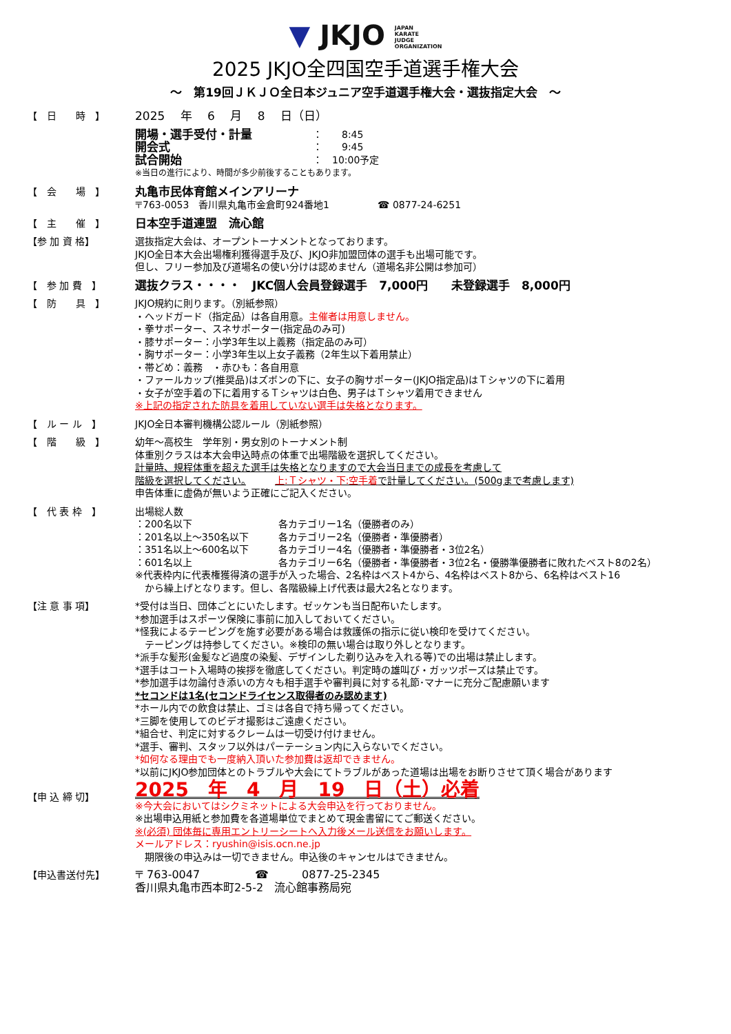▼ JKJO JAPAN
KARATE
JUDGE
ORGANIZATION
2025 JKJO全四国空手道選手権大会
～　第19回ＪＫＪＯ全日本ジュニア空手道選手権大会・選抜指定大会　～
【　日　　時　】
2025　 年　 6　 月　 8　 日（日）
| 開場・選手受付・計量 | ： 8:45 |
| 開会式 | ： 9:45 |
| 試合開始 | ： 10:00予定 |
※当日の進行により、時間が多少前後することもあります。
【　会　　場　】
丸亀市民体育館メインアリーナ
〒763-0053　香川県丸亀市金倉町924番地1　　　　　☎ 0877-24-6251
【　主　　催　】
日本空手道連盟　流心館
【参 加 資 格】 選抜指定大会は、オープントーナメントとなっております。
JKJO全日本大会出場権利獲得選手及び、JKJO非加盟団体の選手も出場可能です。
但し、フリー参加及び道場名の使い分けは認めません（道場名非公開は参加可）
【　参 加 費　】
選抜クラス・・・・　JKC個人会員登録選手　7,000円　　未登録選手　8,000円
【　防　　具　】 JKJO規約に則ります。（別紙参照）
・ヘッドガード（指定品）は各自用意。主催者は用意しません。
・拳サポーター、スネサポーター(指定品のみ可)
・膝サポーター：小学3年生以上義務（指定品のみ可）
・胸サポーター：小学3年生以上女子義務（2年生以下着用禁止）
・帯どめ：義務　・赤ひも：各自用意
・ファールカップ(推奨品)はズボンの下に、女子の胸サポーター(JKJO指定品)はＴシャツの下に着用
・女子が空手着の下に着用するＴシャツは白色、男子はＴシャツ着用できません
※上記の指定された防具を着用していない選手は失格となります。
【　ル ー ル　】 JKJO全日本審判機構公認ルール（別紙参照）
【　階　　級　】 幼年～高校生　学年別・男女別のトーナメント制
体重別クラスは本大会申込時点の体重で出場階級を選択してください。
計量時、規程体重を超えた選手は失格となりますので大会当日までの成長を考慮して
階級を選択してください。　　　上:Ｔシャツ・下:空手着で計量してください。(500gまで考慮します)
申告体重に虚偽が無いよう正確にご記入ください。
【　代 表 枠　】 出場総人数
| ：200名以下 | 各カテゴリー1名（優勝者のみ） |
| ：201名以上～350名以下 | 各カテゴリー2名（優勝者・準優勝者） |
| ：351名以上～600名以下 | 各カテゴリー4名（優勝者・準優勝者・3位2名） |
| ：601名以上 | 各カテゴリー6名（優勝者・準優勝者・3位2名・優勝準優勝者に敗れたベスト8の2名） |
※代表枠内に代表権獲得済の選手が入った場合、2名枠はベスト4から、4名枠はベスト8から、6名枠はベスト16
　から繰上げとなります。但し、各階級繰上げ代表は最大2名となります。
【注 意 事 項】 *受付は当日、団体ごとにいたします。ゼッケンも当日配布いたします。
*参加選手はスポーツ保険に事前に加入しておいてください。
*怪我によるテーピングを施す必要がある場合は救護係の指示に従い検印を受けてください。
　テーピングは持参してください。※検印の無い場合は取り外しとなります。
*派手な髪形(金髪など過度の染髪、デザインした剃り込みを入れる等)での出場は禁止します。
*選手はコート入場時の挨拶を徹底してください。判定時の雄叫び・ガッツポーズは禁止です。
*参加選手は勿論付き添いの方々も相手選手や審判員に対する礼節･マナーに充分ご配慮願います
*セコンドは1名(セコンドライセンス取得者のみ認めます)
*ホール内での飲食は禁止、ゴミは各自で持ち帰ってください。
*三脚を使用してのビデオ撮影はご遠慮ください。
*組合せ、判定に対するクレームは一切受け付けません。
*選手、審判、スタッフ以外はパーテーション内に入らないでください。
*如何なる理由でも一度納入頂いた参加費は返却できません。
*以前にJKJO参加団体とのトラブルや大会にてトラブルがあった道場は出場をお断りさせて頂く場合があります
【申 込 締 切】
2025　年　4　月　19　日（土）必着
※今大会においてはシクミネットによる大会申込を行っておりません。
※出場申込用紙と参加費を各道場単位でまとめて現金書留にてご郵送ください。
※(必須) 団体毎に専用エントリーシートへ入力後メール送信をお願いします。
メールアドレス：ryushin@isis.ocn.ne.jp
　期限後の申込みは一切できません。申込後のキャンセルはできません。
【申込書送付先】 〒 763-0047　　　　　☎　　　0877-25-2345
香川県丸亀市西本町2-5-2　流心館事務局宛